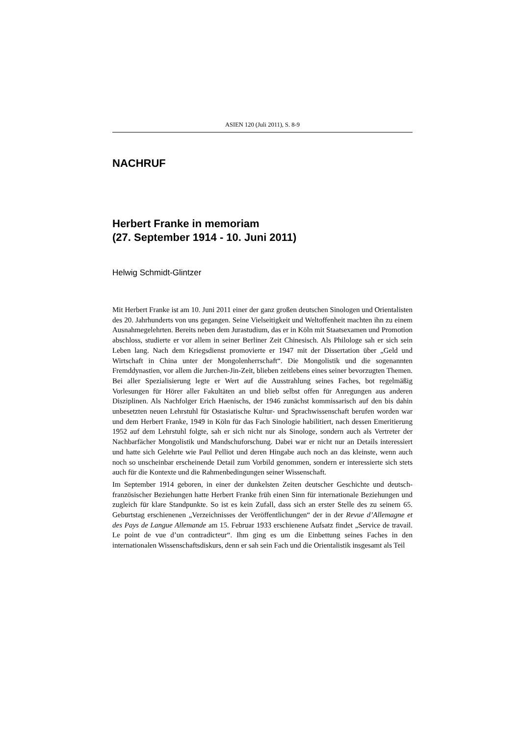ASIEN 120 (Juli 2011), S. 8-9
NACHRUF
Herbert Franke in memoriam
(27. September 1914 - 10. Juni 2011)
Helwig Schmidt-Glintzer
Mit Herbert Franke ist am 10. Juni 2011 einer der ganz großen deutschen Sinologen und Orientalisten des 20. Jahrhunderts von uns gegangen. Seine Vielseitigkeit und Weltoffenheit machten ihn zu einem Ausnahmegelehrten. Bereits neben dem Jurastudium, das er in Köln mit Staatsexamen und Promotion abschloss, studierte er vor allem in seiner Berliner Zeit Chinesisch. Als Philologe sah er sich sein Leben lang. Nach dem Kriegsdienst promovierte er 1947 mit der Dissertation über „Geld und Wirtschaft in China unter der Mongolenherrschaft“. Die Mongolistik und die sogenannten Fremddynastien, vor allem die Jurchen-Jin-Zeit, blieben zeitlebens eines seiner bevorzugten Themen. Bei aller Spezialisierung legte er Wert auf die Ausstrahlung seines Faches, bot regelmäßig Vorlesungen für Hörer aller Fakultäten an und blieb selbst offen für Anregungen aus anderen Disziplinen. Als Nachfolger Erich Haenischs, der 1946 zunächst kommissarisch auf den bis dahin unbesetzten neuen Lehrstuhl für Ostasiatische Kultur- und Sprachwissenschaft berufen worden war und dem Herbert Franke, 1949 in Köln für das Fach Sinologie habilitiert, nach dessen Emeritierung 1952 auf dem Lehrstuhl folgte, sah er sich nicht nur als Sinologe, sondern auch als Vertreter der Nachbarfächer Mongolistik und Mandschuforschung. Dabei war er nicht nur an Details interessiert und hatte sich Gelehrte wie Paul Pelliot und deren Hingabe auch noch an das kleinste, wenn auch noch so unscheinbar erscheinende Detail zum Vorbild genommen, sondern er interessierte sich stets auch für die Kontexte und die Rahmenbedingungen seiner Wissenschaft.
Im September 1914 geboren, in einer der dunkelsten Zeiten deutscher Geschichte und deutsch-französischer Beziehungen hatte Herbert Franke früh einen Sinn für internationale Beziehungen und zugleich für klare Standpunkte. So ist es kein Zufall, dass sich an erster Stelle des zu seinem 65. Geburtstag erschienenen „Verzeichnisses der Veröffentlichungen“ der in der Revue d’Allemagne et des Pays de Langue Allemande am 15. Februar 1933 erschienene Aufsatz findet „Service de travail. Le point de vue d’un contradicteur“. Ihm ging es um die Einbettung seines Faches in den internationalen Wissenschaftsdiskurs, denn er sah sein Fach und die Orientalistik insgesamt als Teil